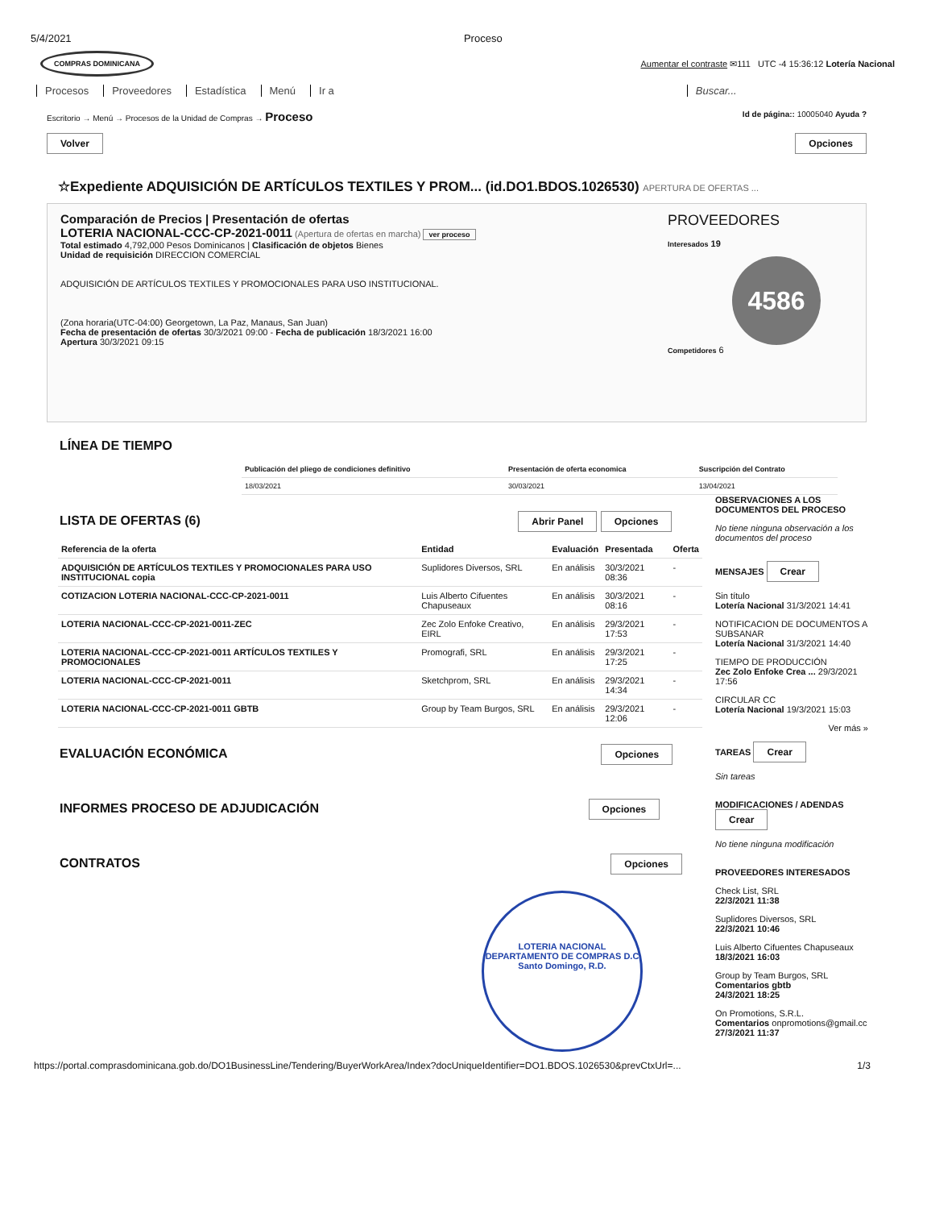5/4/2021 Proceso
COMPRAS DOMINICANA Aumentar el contraste ✉111 UTC -4 15:36:12 Lotería Nacional
Procesos Proveedores Estadística Menú Ir a Buscar...
Escritorio → Menú → Procesos de la Unidad de Compras → Proceso Id de página:: 10005040 Ayuda ?
Volver Opciones
☆Expediente ADQUISICIÓN DE ARTÍCULOS TEXTILES Y PROM... (id.DO1.BDOS.1026530) APERTURA DE OFERTAS ...
Comparación de Precios | Presentación de ofertas
LOTERIA NACIONAL-CCC-CP-2021-0011 (Apertura de ofertas en marcha) ver proceso
Total estimado 4,792,000 Pesos Dominicanos | Clasificación de objetos Bienes
Unidad de requisición DIRECCION COMERCIAL
ADQUISICIÓN DE ARTÍCULOS TEXTILES Y PROMOCIONALES PARA USO INSTITUCIONAL.
(Zona horaria(UTC-04:00) Georgetown, La Paz, Manaus, San Juan)
Fecha de presentación de ofertas 30/3/2021 09:00 - Fecha de publicación 18/3/2021 16:00
Apertura 30/3/2021 09:15
PROVEEDORES
Interesados 19
4586
Competidores 6
LÍNEA DE TIEMPO
| Publicación del pliego de condiciones definitivo | Presentación de oferta economica | Suscripción del Contrato |
| --- | --- | --- |
| 18/03/2021 | 30/03/2021 | 13/04/2021 |
LISTA DE OFERTAS (6) Abrir Panel Opciones
| Referencia de la oferta | Entidad | Evaluación | Presentada | Oferta |
| --- | --- | --- | --- | --- |
| ADQUISICIÓN DE ARTÍCULOS TEXTILES Y PROMOCIONALES PARA USO INSTITUCIONAL copia | Suplidores Diversos, SRL | En análisis | 30/3/2021 08:36 | - |
| COTIZACION LOTERIA NACIONAL-CCC-CP-2021-0011 | Luis Alberto Cifuentes Chapuseaux | En análisis | 30/3/2021 08:16 | - |
| LOTERIA NACIONAL-CCC-CP-2021-0011-ZEC | Zec Zolo Enfoke Creativo, EIRL | En análisis | 29/3/2021 17:53 | - |
| LOTERIA NACIONAL-CCC-CP-2021-0011 ARTÍCULOS TEXTILES Y PROMOCIONALES | Promografi, SRL | En análisis | 29/3/2021 17:25 | - |
| LOTERIA NACIONAL-CCC-CP-2021-0011 | Sketchprom, SRL | En análisis | 29/3/2021 14:34 | - |
| LOTERIA NACIONAL-CCC-CP-2021-0011 GBTB | Group by Team Burgos, SRL | En análisis | 29/3/2021 12:06 | - |
EVALUACIÓN ECONÓMICA Opciones
INFORMES PROCESO DE ADJUDICACIÓN Opciones
CONTRATOS Opciones
LOTERIA NACIONAL
DEPARTAMENTO DE COMPRAS D.C
Santo Domingo, R.D.
OBSERVACIONES A LOS DOCUMENTOS DEL PROCESO
No tiene ninguna observación a los documentos del proceso
MENSAJES Crear
Sin título
Lotería Nacional 31/3/2021 14:41
NOTIFICACION DE DOCUMENTOS A SUBSANAR
Lotería Nacional 31/3/2021 14:40
TIEMPO DE PRODUCCIÓN
Zec Zolo Enfoke Crea ... 29/3/2021 17:56
CIRCULAR CC
Lotería Nacional 19/3/2021 15:03
Ver más »
TAREAS Crear
Sin tareas
MODIFICACIONES / ADENDAS Crear
No tiene ninguna modificación
PROVEEDORES INTERESADOS
Check List, SRL
22/3/2021 11:38
Suplidores Diversos, SRL
22/3/2021 10:46
Luis Alberto Cifuentes Chapuseaux
18/3/2021 16:03
Group by Team Burgos, SRL
Comentarios gbtb
24/3/2021 18:25
On Promotions, S.R.L.
Comentarios onpromotions@gmail.cc
27/3/2021 11:37
https://portal.comprasdominicana.gob.do/DO1BusinessLine/Tendering/BuyerWorkArea/Index?docUniqueIdentifier=DO1.BDOS.1026530&prevCtxUrl=... 1/3